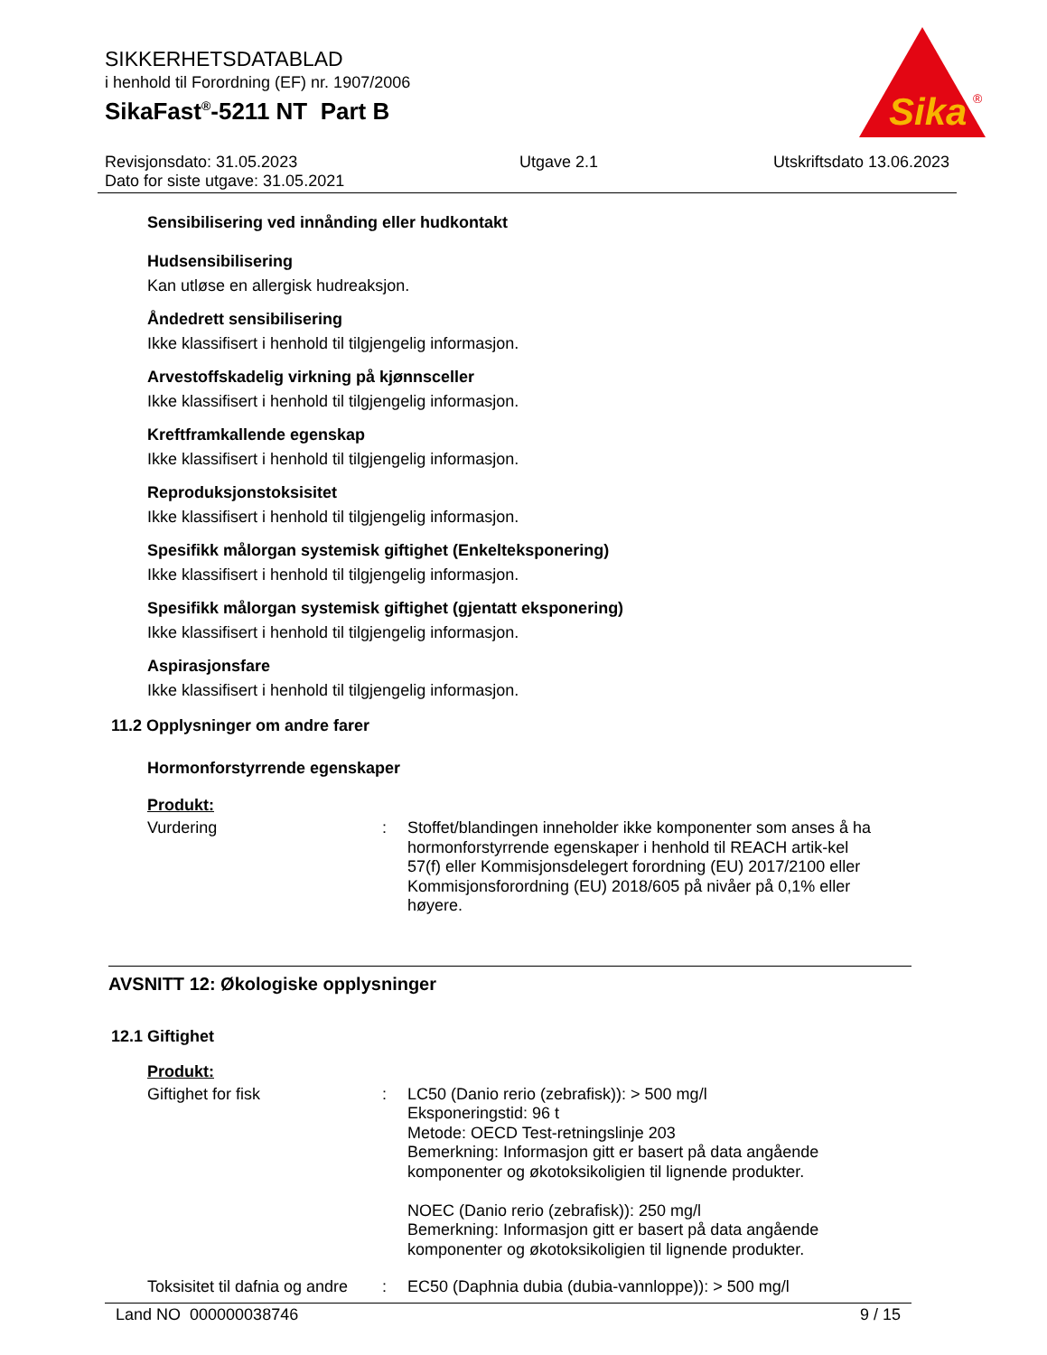SIKKERHETSDATABLAD
i henhold til Forordning (EF) nr. 1907/2006
SikaFast<sup>®</sup>-5211 NT Part B
Sika
®
Revisjonsdato: 31.05.2023
Dato for siste utgave: 31.05.2021 Utgave 2.1 Utskriftsdato 13.06.2023
Sensibilisering ved innånding eller hudkontakt
Hudsensibilisering
Kan utløse en allergisk hudreaksjon.
Åndedrett sensibilisering
Ikke klassifisert i henhold til tilgjengelig informasjon.
Arvestoffskadelig virkning på kjønnsceller
Ikke klassifisert i henhold til tilgjengelig informasjon.
Kreftframkallende egenskap
Ikke klassifisert i henhold til tilgjengelig informasjon.
Reproduksjonstoksisitet
Ikke klassifisert i henhold til tilgjengelig informasjon.
Spesifikk målorgan systemisk giftighet (Enkelteksponering)
Ikke klassifisert i henhold til tilgjengelig informasjon.
Spesifikk målorgan systemisk giftighet (gjentatt eksponering)
Ikke klassifisert i henhold til tilgjengelig informasjon.
Aspirasjonsfare
Ikke klassifisert i henhold til tilgjengelig informasjon.
11.2 Opplysninger om andre farer
Hormonforstyrrende egenskaper
Produkt:
Vurdering: Stoffet/blandingen inneholder ikke komponenter som anses å ha hormonforstyrrende egenskaper i henhold til REACH artik-kel 57(f) eller Kommisjonsdelegert forordning (EU) 2017/2100 eller Kommisjonsforordning (EU) 2018/605 på nivåer på 0,1% eller høyere.
AVSNITT 12: Økologiske opplysninger
12.1 Giftighet
Produkt:
Giftighet for fisk: LC50 (Danio rerio (zebrafisk)): > 500 mg/l
Eksponeringstid: 96 t
Metode: OECD Test-retningslinje 203
Bemerkning: Informasjon gitt er basert på data angående komponenter og økotoksikoligien til lignende produkter.
NOEC (Danio rerio (zebrafisk)): 250 mg/l
Bemerkning: Informasjon gitt er basert på data angående komponenter og økotoksikoligien til lignende produkter.
Toksisitet til dafnia og andre: EC50 (Daphnia dubia (dubia-vannloppe)): > 500 mg/l
Land NO 000000038746 9 / 15